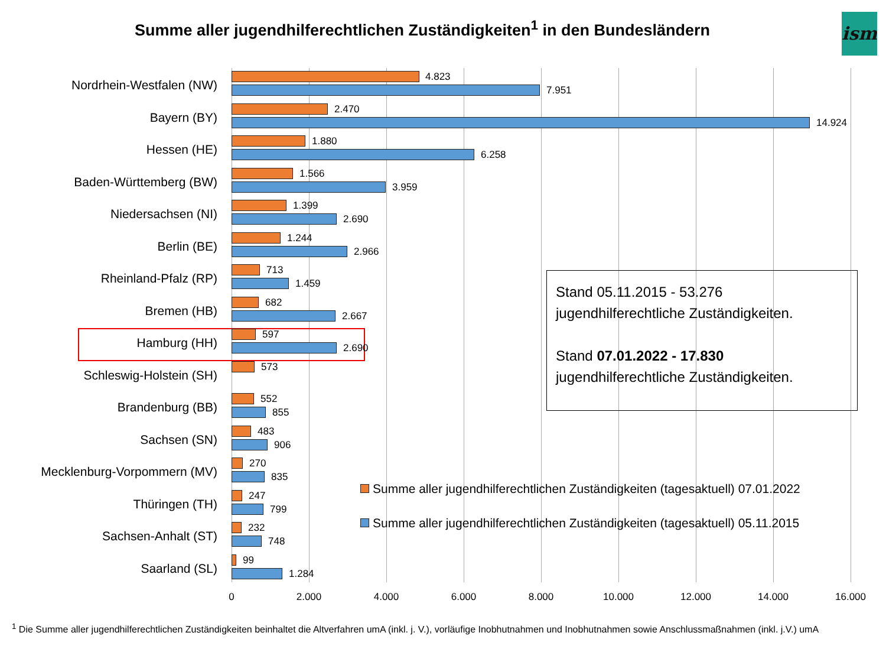Summe aller jugendhilferechtlichen Zuständigkeiten<sup>1</sup> in den Bundesländern
ism
Nordrhein-Westfalen (NW)
4.823
7.951
Bayern (BY)
2.470
14.924
Hessen (HE)
1.880
6.258
Baden-Württemberg (BW)
1.566
3.959
Niedersachsen (NI)
1.399
2.690
Berlin (BE)
1.244
2.966
Rheinland-Pfalz (RP)
713
1.459
Bremen (HB)
682
2.667
Hamburg (HH)
597
2.690
Schleswig-Holstein (SH)
573
Brandenburg (BB)
552
855
Sachsen (SN)
483
906
Mecklenburg-Vorpommern (MV)
270
835
Thüringen (TH)
247
799
Sachsen-Anhalt (ST)
232
748
Saarland (SL)
99
1.284
0 2.000 4.000 6.000 8.000 10.000 12.000 14.000 16.000
Stand 05.11.2015 - 53.276
jugendhilferechtliche Zuständigkeiten.
Stand 07.01.2022 - 17.830
jugendhilferechtliche Zuständigkeiten.
Summe aller jugendhilferechtlichen Zuständigkeiten (tagesaktuell) 07.01.2022
Summe aller jugendhilferechtlichen Zuständigkeiten (tagesaktuell) 05.11.2015
<sup>1</sup> Die Summe aller jugendhilferechtlichen Zuständigkeiten beinhaltet die Altverfahren umA (inkl. j. V.), vorläufige Inobhutnahmen und Inobhutnahmen sowie Anschlussmaßnahmen (inkl. j.V.) umA